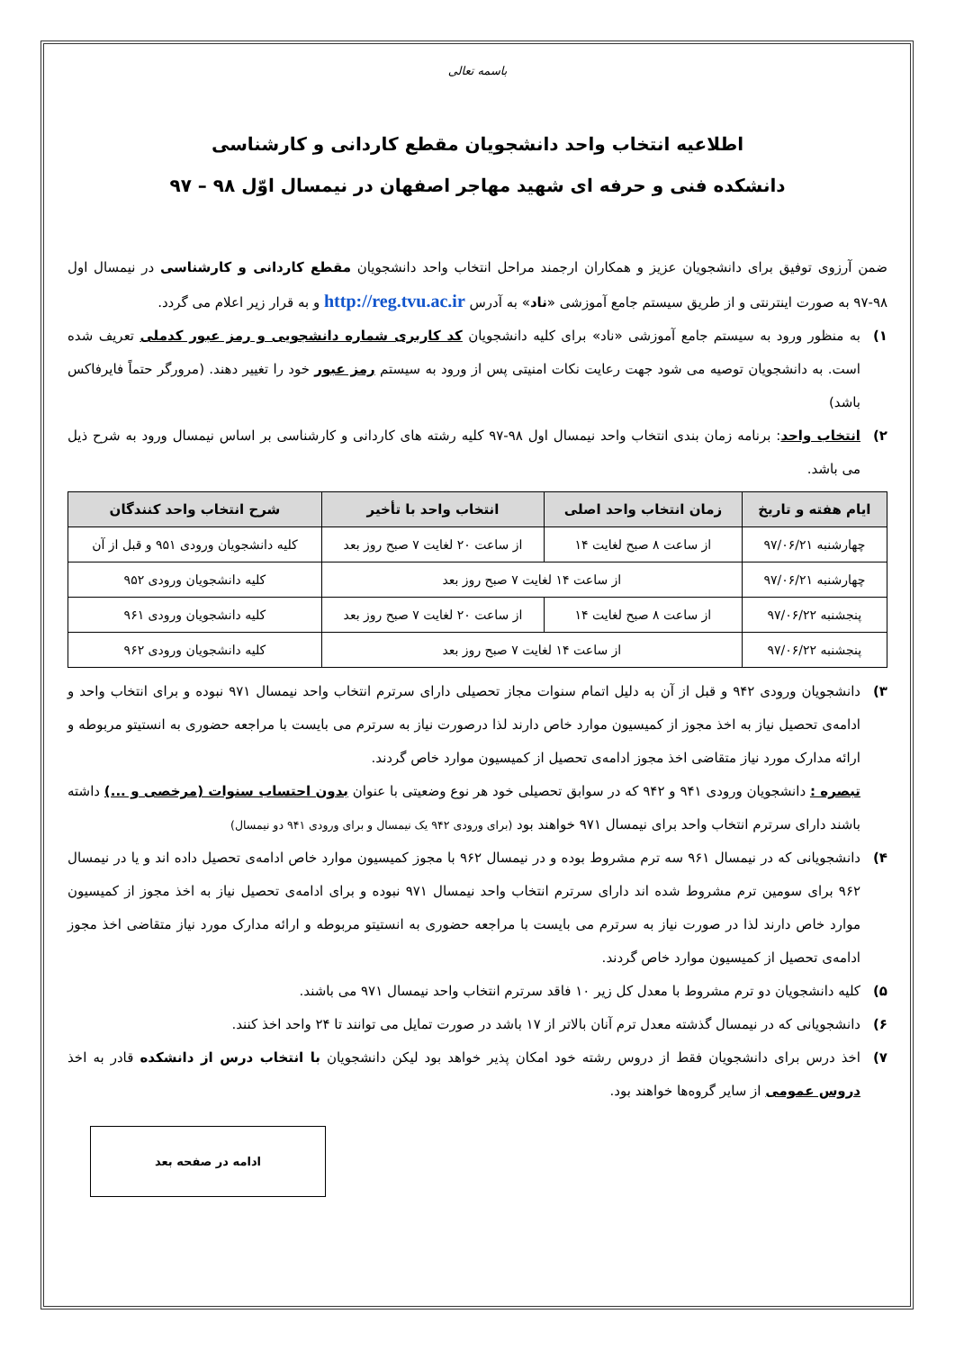باسمه تعالی
اطلاعیه انتخاب واحد دانشجویان مقطع کاردانی و کارشناسی
دانشکده فنی و حرفه ای شهید مهاجر اصفهان در نیمسال اوّل ۹۸ – ۹۷
ضمن آرزوی توفیق برای دانشجویان عزیز و همکاران ارجمند مراحل انتخاب واحد دانشجویان مقطع کاردانی و کارشناسی در نیمسال اول ۹۸-۹۷ به صورت اینترنتی و از طریق سیستم جامع آموزشی «ناد» به آدرس http://reg.tvu.ac.ir و به قرار زیر اعلام می گردد.
۱) به منظور ورود به سیستم جامع آموزشی «ناد» برای کلیه دانشجویان کد کاربری شماره دانشجویی و رمز عبور کدملی تعریف شده است. به دانشجویان توصیه می شود جهت رعایت نکات امنیتی پس از ورود به سیستم رمز عبور خود را تغییر دهند. (مرورگر حتماً فایرفاکس باشد)
۲) انتخاب واحد: برنامه زمان بندی انتخاب واحد نیمسال اول ۹۸-۹۷ کلیه رشته های کاردانی و کارشناسی بر اساس نیمسال ورود به شرح ذیل می باشد.
| ایام هفته و تاریخ | زمان انتخاب واحد اصلی | انتخاب واحد با تأخیر | شرح انتخاب واحد کنندگان |
| --- | --- | --- | --- |
| چهارشنبه ۹۷/۰۶/۲۱ | از ساعت ۸ صبح لغایت ۱۴ | از ساعت ۲۰ لغایت ۷ صبح روز بعد | کلیه دانشجویان ورودی ۹۵۱ و قبل از آن |
| چهارشنبه ۹۷/۰۶/۲۱ | از ساعت ۱۴ لغایت ۷ صبح روز بعد | | کلیه دانشجویان ورودی ۹۵۲ |
| پنجشنبه ۹۷/۰۶/۲۲ | از ساعت ۸ صبح لغایت ۱۴ | از ساعت ۲۰ لغایت ۷ صبح روز بعد | کلیه دانشجویان ورودی ۹۶۱ |
| پنجشنبه ۹۷/۰۶/۲۲ | از ساعت ۱۴ لغایت ۷ صبح روز بعد | | کلیه دانشجویان ورودی ۹۶۲ |
۳) دانشجویان ورودی ۹۴۲ و قبل از آن به دلیل اتمام سنوات مجاز تحصیلی دارای سرترم انتخاب واحد نیمسال ۹۷۱ نبوده و برای انتخاب واحد و ادامه‌ی تحصیل نیاز به اخذ مجوز از کمیسیون موارد خاص دارند لذا درصورت نیاز به سرترم می بایست با مراجعه حضوری به انستیتو مربوطه و ارائه مدارک مورد نیاز متقاضی اخذ مجوز ادامه‌ی تحصیل از کمیسیون موارد خاص گردند.
تبصره : دانشجویان ورودی ۹۴۱ و ۹۴۲ که در سوابق تحصیلی خود هر نوع وضعیتی با عنوان بدون احتساب سنوات (مرخصی و ...) داشته باشند دارای سرترم انتخاب واحد برای نیمسال ۹۷۱ خواهند بود (برای ورودی ۹۴۲ یک نیمسال و برای ورودی ۹۴۱ دو نیمسال)
۴) دانشجویانی که در نیمسال ۹۶۱ سه ترم مشروط بوده و در نیمسال ۹۶۲ با مجوز کمیسیون موارد خاص ادامه‌ی تحصیل داده اند و یا در نیمسال ۹۶۲ برای سومین ترم مشروط شده اند دارای سرترم انتخاب واحد نیمسال ۹۷۱ نبوده و برای ادامه‌ی تحصیل نیاز به اخذ مجوز از کمیسیون موارد خاص دارند لذا در صورت نیاز به سرترم می بایست با مراجعه حضوری به انستیتو مربوطه و ارائه مدارک مورد نیاز متقاضی اخذ مجوز ادامه‌ی تحصیل از کمیسیون موارد خاص گردند.
۵) کلیه دانشجویان دو ترم مشروط با معدل کل زیر ۱۰ فاقد سرترم انتخاب واحد نیمسال ۹۷۱ می باشند.
۶) دانشجویانی که در نیمسال گذشته معدل ترم آنان بالاتر از ۱۷ باشد در صورت تمایل می توانند تا ۲۴ واحد اخذ کنند.
۷) اخذ درس برای دانشجویان فقط از دروس رشته خود امکان پذیر خواهد بود لیکن دانشجویان با انتخاب درس از دانشکده قادر به اخذ دروس عمومی از سایر گروه‌ها خواهند بود.
ادامه در صفحه بعد